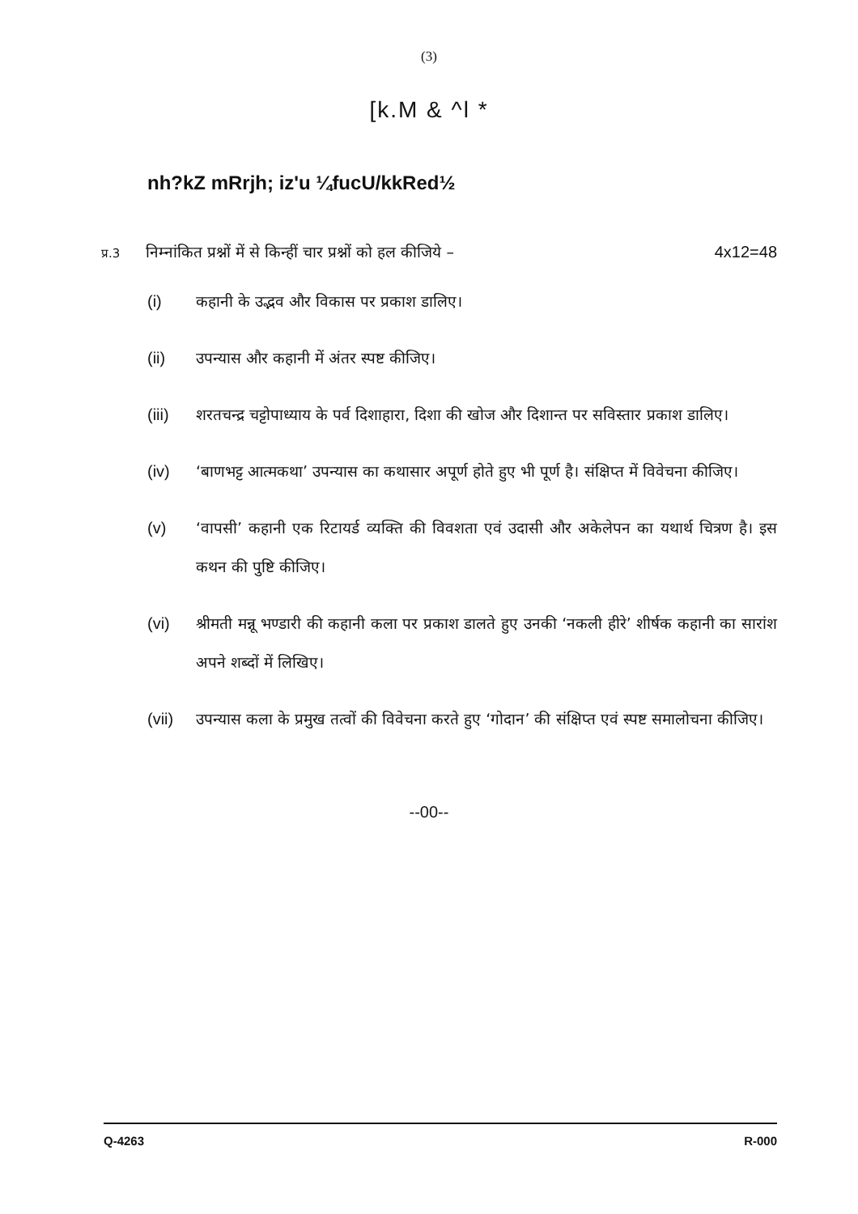(3)
[k.M & ^l *
nh?kZ mRrjh; iz'u ¼fucU/kkRed½
प्र.3 निम्नांकित प्रश्नों में से किन्हीं चार प्रश्नों को हल कीजिये – 4x12=48
(i) कहानी के उद्भव और विकास पर प्रकाश डालिए।
(ii) उपन्यास और कहानी में अंतर स्पष्ट कीजिए।
(iii) शरतचन्द्र चट्टोपाध्याय के पर्व दिशाहारा, दिशा की खोज और दिशान्त पर सविस्तार प्रकाश डालिए।
(iv) ‘बाणभट्ट आत्मकथा’ उपन्यास का कथासार अपूर्ण होते हुए भी पूर्ण है। संक्षिप्त में विवेचना कीजिए।
(v) ‘वापसी’ कहानी एक रिटायर्ड व्यक्ति की विवशता एवं उदासी और अकेलेपन का यथार्थ चित्रण है। इस कथन की पुष्टि कीजिए।
(vi) श्रीमती मन्नू भण्डारी की कहानी कला पर प्रकाश डालते हुए उनकी ‘नकली हीरे’ शीर्षक कहानी का सारांश अपने शब्दों में लिखिए।
(vii) उपन्यास कला के प्रमुख तत्वों की विवेचना करते हुए ‘गोदान’ की संक्षिप्त एवं स्पष्ट समालोचना कीजिए।
--00--
Q-4263 R-000